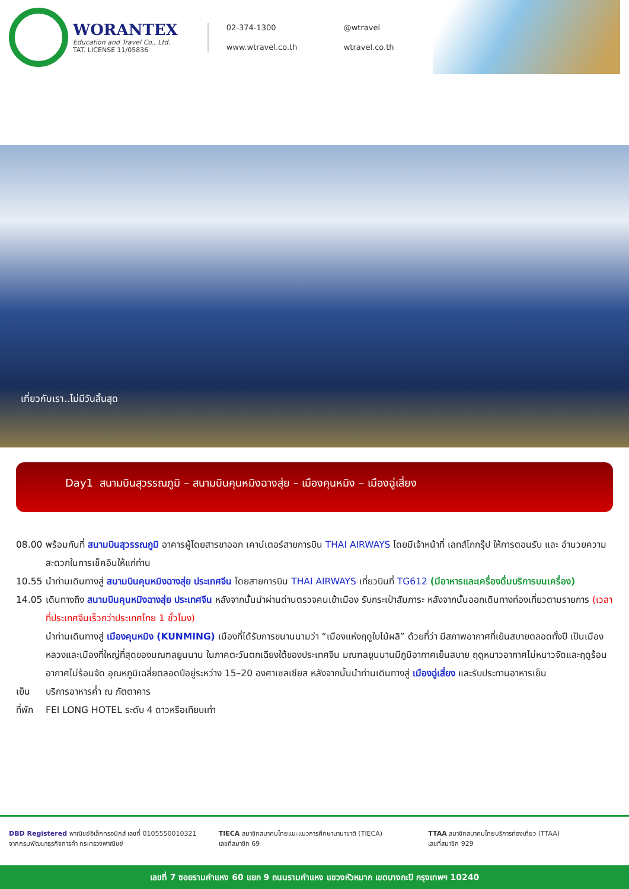WORANTEX
Education and Travel Co., Ltd.
TAT. LICENSE 11/05836
02-374-1300 @wtravel www.wtravel.co.th wtravel.co.th
เที่ยวกับเรา..ไม่มีวันสิ้นสุด
Day1 สนามบินสุวรรณภูมิ – สนามบินคุนหมิงฉางสุ่ย – เมืองคุนหมิง – เมืองฉู่เสี่ยง
08.00 พร้อมกันที่ สนามบินสุวรรณภูมิ อาคารผู้โดยสารขาออก เคาน์เตอร์สายการบิน THAI AIRWAYS โดยมีเจ้าหน้าที่ เลทส์โกกรุ๊ป ให้การตอนรับ และ อำนวยความสะดวกในการเช็คอินให้แก่ท่าน
10.55 นำท่านเดินทางสู่ สนามบินคุนหมิงฉางสุ่ย ประเทศจีน โดยสายการบิน THAI AIRWAYS เที่ยวบินที่ TG612 (มีอาหารและเครื่องดื่มบริการบนเครื่อง)
14.05 เดินทางถึง สนามบินคุนหมิงฉางสุ่ย ประเทศจีน หลังจากนั้นนำผ่านด่านตรวจคนเข้าเมือง รับกระเป๋าสัมภาระ หลังจากนั้นออกเดินทางท่องเที่ยวตามรายการ (เวลาที่ประเทศจีนเร็วกว่าประเทศไทย 1 ชั่วโมง)
นำท่านเดินทางสู่ เมืองคุนหมิง (KUNMING) เมืองที่ได้รับการขนานนามว่า “เมืองแห่งฤดูใบไม้ผลิ” ด้วยที่ว่า มีสภาพอากาศที่เย็นสบายตลอดทั้งปี เป็นเมืองหลวงและเมืองที่ใหญ่ที่สุดของมณฑลยูนนาน ในภาคตะวันตกเฉียงใต้ของประเทศจีน มณฑลยูนนานมีภูมิอากาศเย็นสบาย ฤดูหนาวอากาศไม่หนาวจัดและฤดูร้อนอากาศไม่ร้อนจัด อุณหภูมิเฉลี่ยตลอดปีอยู่ระหว่าง 15–20 องศาเซลเซียส หลังจากนั้นนำท่านเดินทางสู่ เมืองฉู่เสี่ยง และรับประทานอาหารเย็น
เย็น บริการอาหารค่ำ ณ ภัตตาคาร
ที่พัก FEI LONG HOTEL ระดับ 4 ดาวหรือเทียบเท่า
DBD Registered พาณิชย์อิเล็กทรอนิกส์ เลขที่ 0105550010321
จากกรมพัฒนาธุรกิจการค้า กระทรวงพาณิชย์
TIECA สมาชิกสมาคมไทยแนะแนวการศึกษานานาชาติ (TIECA)
เลขที่สมาชิก 69
TTAA สมาชิกสมาคมไทยบริการท่องเที่ยว (TTAA)
เลขที่สมาชิก 929
เลขที่ 7 ซอยรามคำแหง 60 แยก 9 ถนนรามคำแหง แขวงหัวหมาก เขตบางกะปิ กรุงเทพฯ 10240